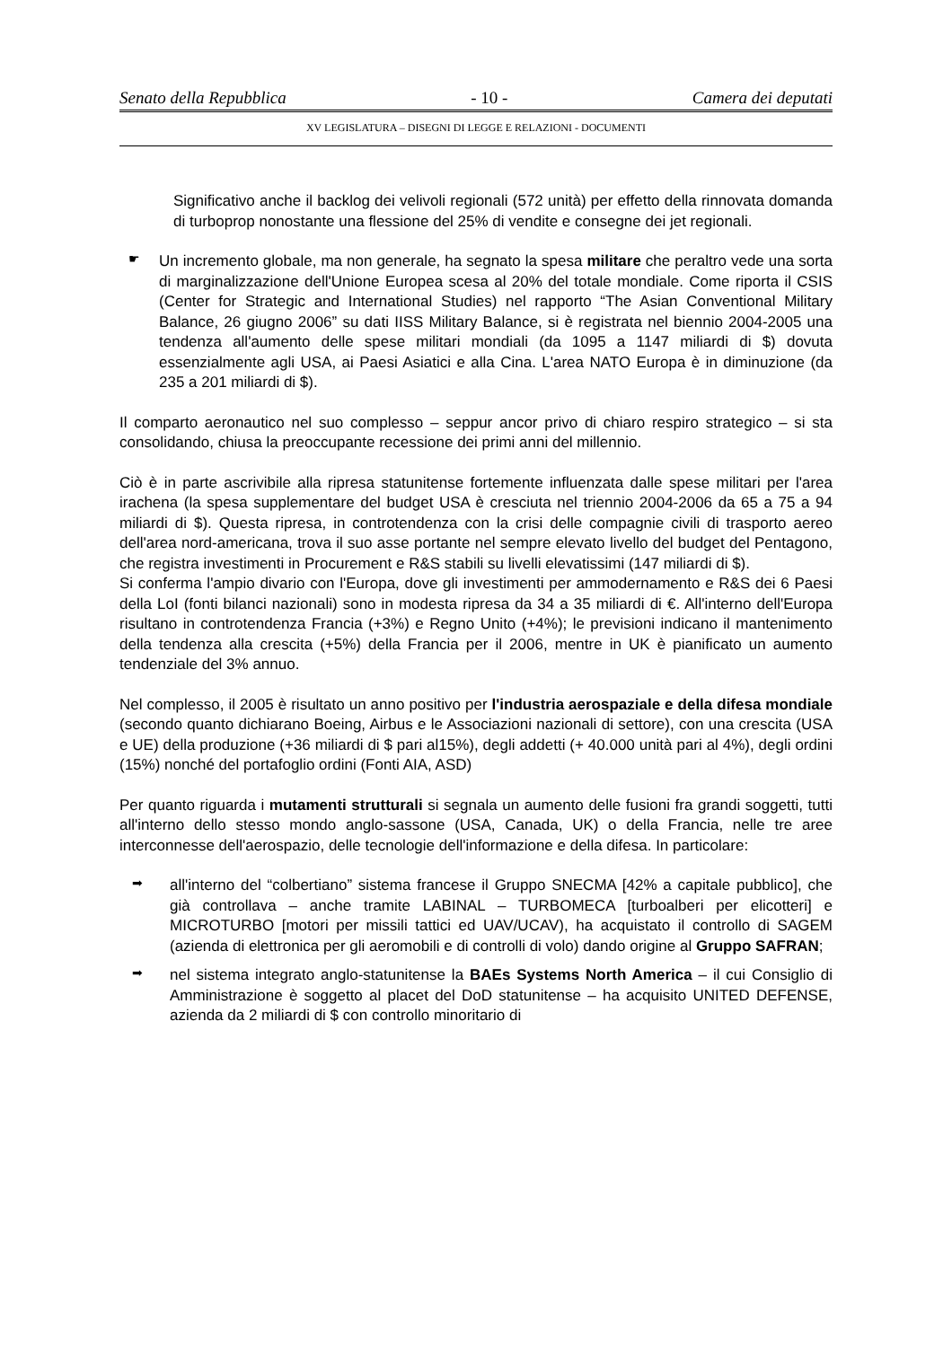Senato della Repubblica - 10 - Camera dei deputati
XV LEGISLATURA – DISEGNI DI LEGGE E RELAZIONI - DOCUMENTI
Significativo anche il backlog dei velivoli regionali (572 unità) per effetto della rinnovata domanda di turboprop nonostante una flessione del 25% di vendite e consegne dei jet regionali.
☛
Un incremento globale, ma non generale, ha segnato la spesa militare che peraltro vede una sorta di marginalizzazione dell'Unione Europea scesa al 20% del totale mondiale. Come riporta il CSIS (Center for Strategic and International Studies) nel rapporto “The Asian Conventional Military Balance, 26 giugno 2006” su dati IISS Military Balance, si è registrata nel biennio 2004-2005 una tendenza all'aumento delle spese militari mondiali (da 1095 a 1147 miliardi di $) dovuta essenzialmente agli USA, ai Paesi Asiatici e alla Cina. L'area NATO Europa è in diminuzione (da 235 a 201 miliardi di $).
Il comparto aeronautico nel suo complesso – seppur ancor privo di chiaro respiro strategico – si sta consolidando, chiusa la preoccupante recessione dei primi anni del millennio.
Ciò è in parte ascrivibile alla ripresa statunitense fortemente influenzata dalle spese militari per l'area irachena (la spesa supplementare del budget USA è cresciuta nel triennio 2004-2006 da 65 a 75 a 94 miliardi di $). Questa ripresa, in controtendenza con la crisi delle compagnie civili di trasporto aereo dell'area nord-americana, trova il suo asse portante nel sempre elevato livello del budget del Pentagono, che registra investimenti in Procurement e R&S stabili su livelli elevatissimi (147 miliardi di $).
Si conferma l'ampio divario con l'Europa, dove gli investimenti per ammodernamento e R&S dei 6 Paesi della LoI (fonti bilanci nazionali) sono in modesta ripresa da 34 a 35 miliardi di €. All'interno dell'Europa risultano in controtendenza Francia (+3%) e Regno Unito (+4%); le previsioni indicano il mantenimento della tendenza alla crescita (+5%) della Francia per il 2006, mentre in UK è pianificato un aumento tendenziale del 3% annuo.
Nel complesso, il 2005 è risultato un anno positivo per l'industria aerospaziale e della difesa mondiale (secondo quanto dichiarano Boeing, Airbus e le Associazioni nazionali di settore), con una crescita (USA e UE) della produzione (+36 miliardi di $ pari al15%), degli addetti (+ 40.000 unità pari al 4%), degli ordini (15%) nonché del portafoglio ordini (Fonti AIA, ASD)
Per quanto riguarda i mutamenti strutturali si segnala un aumento delle fusioni fra grandi soggetti, tutti all'interno dello stesso mondo anglo-sassone (USA, Canada, UK) o della Francia, nelle tre aree interconnesse dell'aerospazio, delle tecnologie dell'informazione e della difesa. In particolare:
➡
all'interno del “colbertiano” sistema francese il Gruppo SNECMA [42% a capitale pubblico], che già controllava – anche tramite LABINAL – TURBOMECA [turboalberi per elicotteri] e MICROTURBO [motori per missili tattici ed UAV/UCAV), ha acquistato il controllo di SAGEM (azienda di elettronica per gli aeromobili e di controlli di volo) dando origine al Gruppo SAFRAN;
➡
nel sistema integrato anglo-statunitense la BAEs Systems North America – il cui Consiglio di Amministrazione è soggetto al placet del DoD statunitense – ha acquisito UNITED DEFENSE, azienda da 2 miliardi di $ con controllo minoritario di